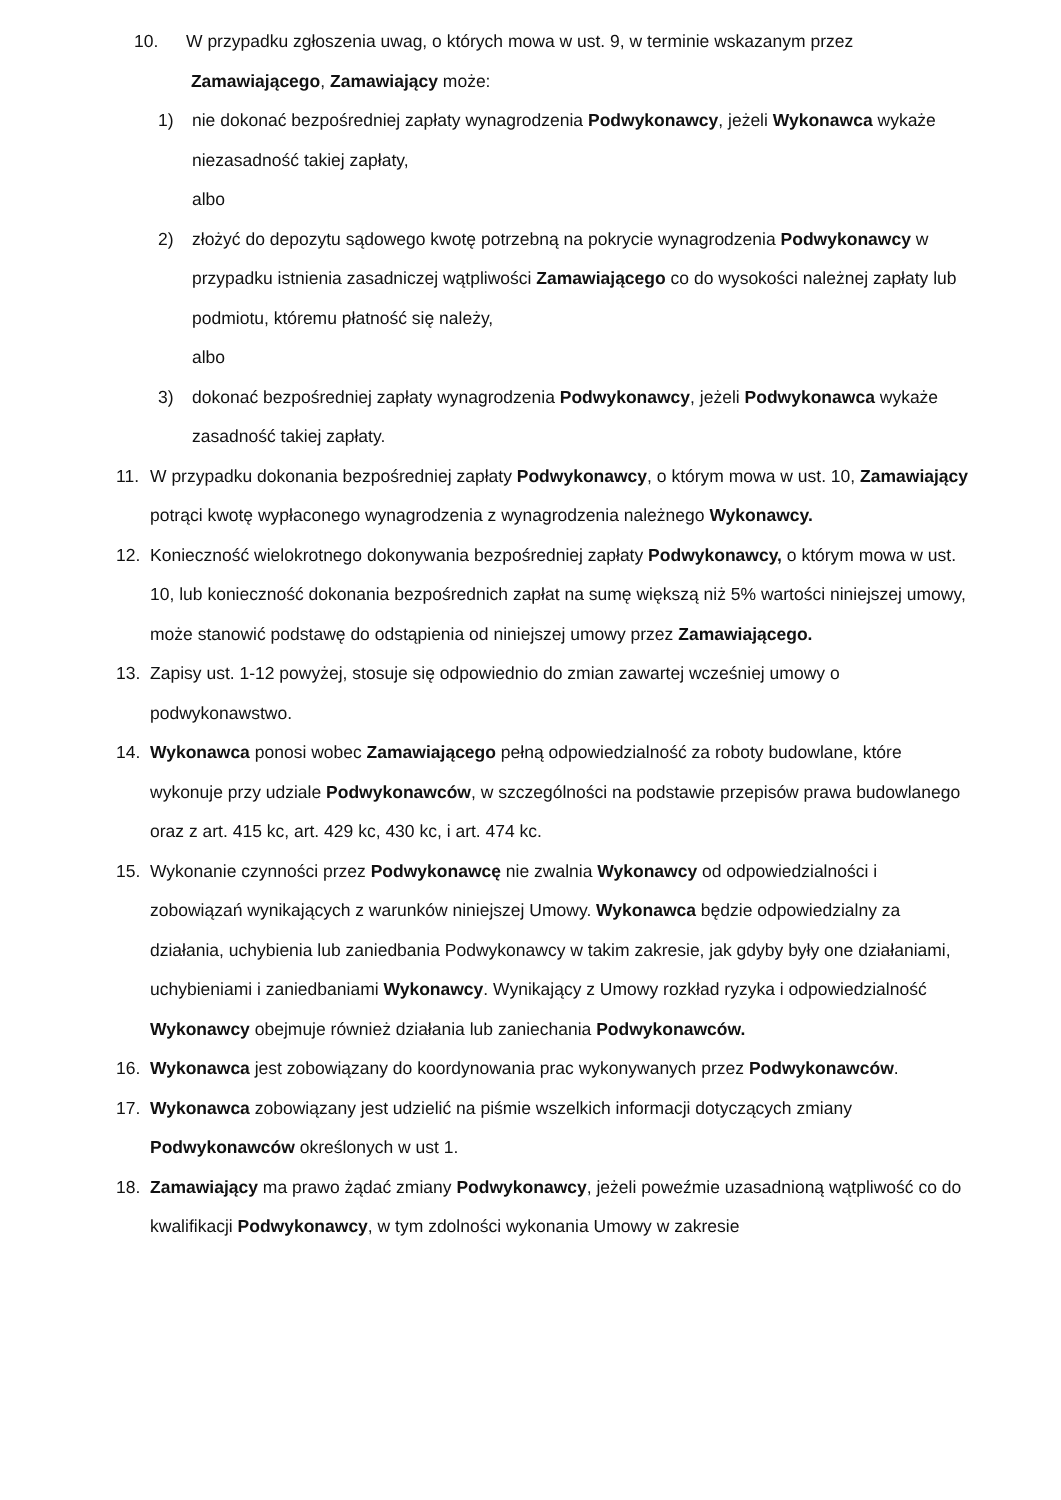10. W przypadku zgłoszenia uwag, o których mowa w ust. 9, w terminie wskazanym przez
Zamawiającego, Zamawiający może:
1) nie dokonać bezpośredniej zapłaty wynagrodzenia Podwykonawcy, jeżeli Wykonawca wykaże niezasadność takiej zapłaty,
albo
2) złożyć do depozytu sądowego kwotę potrzebną na pokrycie wynagrodzenia Podwykonawcy w przypadku istnienia zasadniczej wątpliwości Zamawiającego co do wysokości należnej zapłaty lub podmiotu, któremu płatność się należy,
albo
3) dokonać bezpośredniej zapłaty wynagrodzenia Podwykonawcy, jeżeli Podwykonawca wykaże zasadność takiej zapłaty.
11. W przypadku dokonania bezpośredniej zapłaty Podwykonawcy, o którym mowa w ust. 10, Zamawiający potrąci kwotę wypłaconego wynagrodzenia z wynagrodzenia należnego Wykonawcy.
12. Konieczność wielokrotnego dokonywania bezpośredniej zapłaty Podwykonawcy, o którym mowa w ust. 10, lub konieczność dokonania bezpośrednich zapłat na sumę większą niż 5% wartości niniejszej umowy, może stanowić podstawę do odstąpienia od niniejszej umowy przez Zamawiającego.
13. Zapisy ust. 1-12 powyżej, stosuje się odpowiednio do zmian zawartej wcześniej umowy o podwykonawstwo.
14. Wykonawca ponosi wobec Zamawiającego pełną odpowiedzialność za roboty budowlane, które wykonuje przy udziale Podwykonawców, w szczególności na podstawie przepisów prawa budowlanego oraz z art. 415 kc, art. 429 kc, 430 kc, i art. 474 kc.
15. Wykonanie czynności przez Podwykonawcę nie zwalnia Wykonawcy od odpowiedzialności i zobowiązań wynikających z warunków niniejszej Umowy. Wykonawca będzie odpowiedzialny za działania, uchybienia lub zaniedbania Podwykonawcy w takim zakresie, jak gdyby były one działaniami, uchybieniami i zaniedbaniami Wykonawcy. Wynikający z Umowy rozkład ryzyka i odpowiedzialność Wykonawcy obejmuje również działania lub zaniechania Podwykonawców.
16. Wykonawca jest zobowiązany do koordynowania prac wykonywanych przez Podwykonawców.
17. Wykonawca zobowiązany jest udzielić na piśmie wszelkich informacji dotyczących zmiany Podwykonawców określonych w ust 1.
18. Zamawiający ma prawo żądać zmiany Podwykonawcy, jeżeli poweźmie uzasadnioną wątpliwość co do kwalifikacji Podwykonawcy, w tym zdolności wykonania Umowy w zakresie